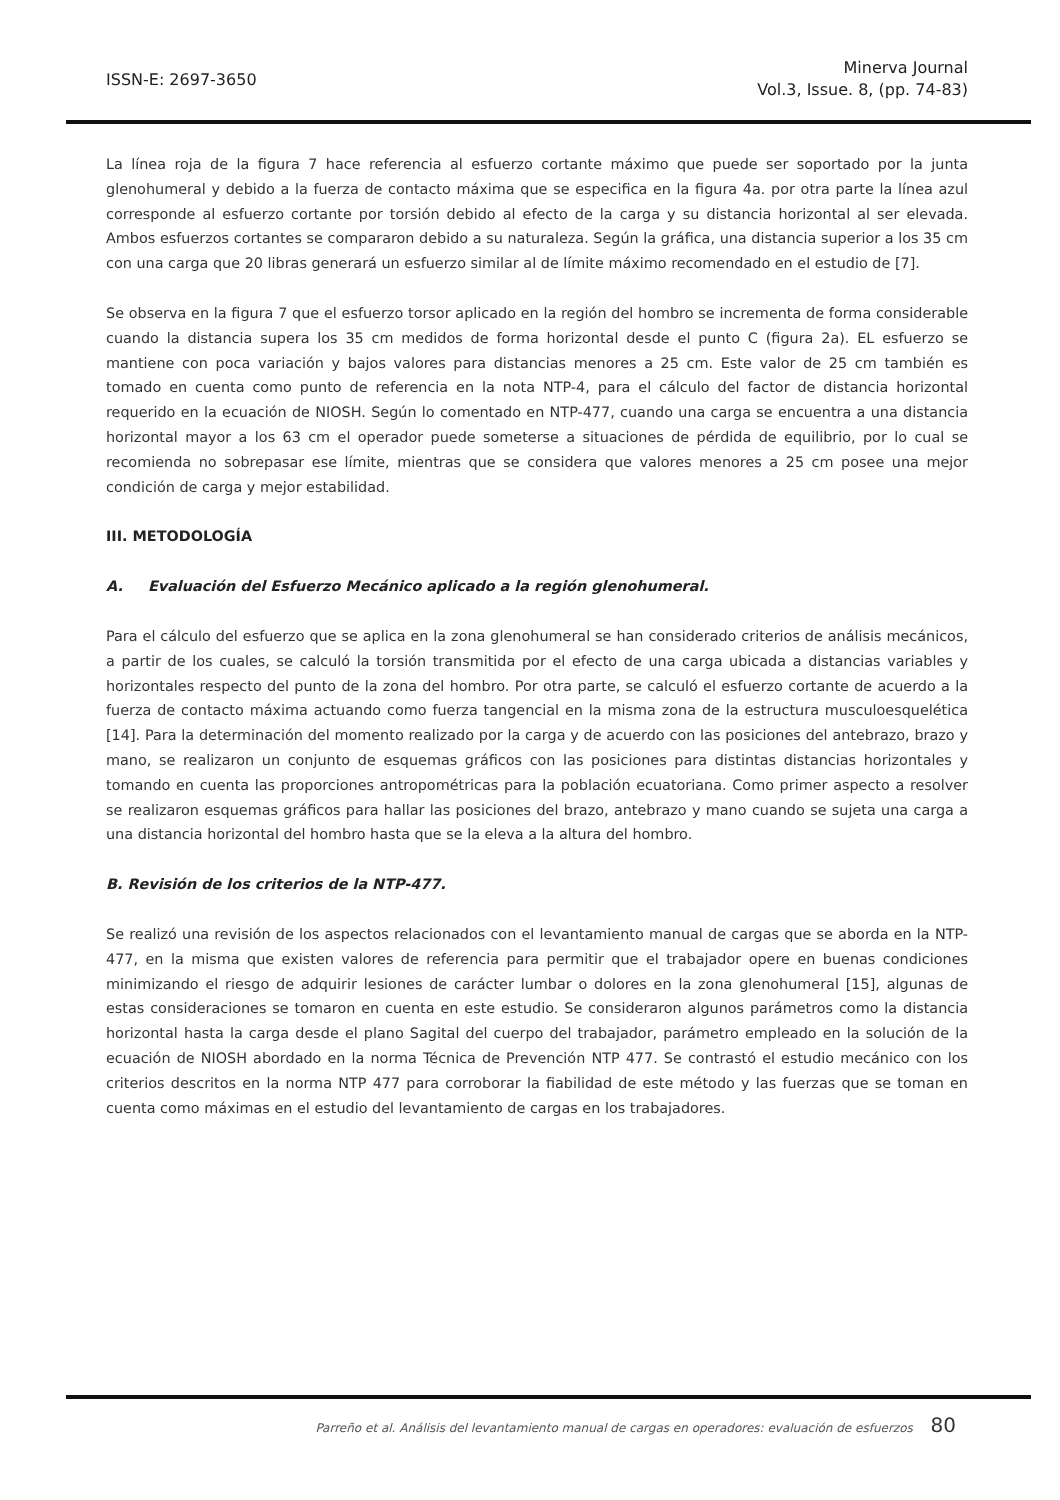ISSN-E: 2697-3650
Minerva Journal
Vol.3, Issue. 8, (pp. 74-83)
La línea roja de la figura 7 hace referencia al esfuerzo cortante máximo que puede ser soportado por la junta glenohumeral y debido a la fuerza de contacto máxima que se especifica en la figura 4a. por otra parte la línea azul corresponde al esfuerzo cortante por torsión debido al efecto de la carga y su distancia horizontal al ser elevada. Ambos esfuerzos cortantes se compararon debido a su naturaleza. Según la gráfica, una distancia superior a los 35 cm con una carga que 20 libras generará un esfuerzo similar al de límite máximo recomendado en el estudio de [7].
Se observa en la figura 7 que el esfuerzo torsor aplicado en la región del hombro se incrementa de forma considerable cuando la distancia supera los 35 cm medidos de forma horizontal desde el punto C (figura 2a). EL esfuerzo se mantiene con poca variación y bajos valores para distancias menores a 25 cm. Este valor de 25 cm también es tomado en cuenta como punto de referencia en la nota NTP-4, para el cálculo del factor de distancia horizontal requerido en la ecuación de NIOSH. Según lo comentado en NTP-477, cuando una carga se encuentra a una distancia horizontal mayor a los 63 cm el operador puede someterse a situaciones de pérdida de equilibrio, por lo cual se recomienda no sobrepasar ese límite, mientras que se considera que valores menores a 25 cm posee una mejor condición de carga y mejor estabilidad.
III. METODOLOGÍA
A. Evaluación del Esfuerzo Mecánico aplicado a la región glenohumeral.
Para el cálculo del esfuerzo que se aplica en la zona glenohumeral se han considerado criterios de análisis mecánicos, a partir de los cuales, se calculó la torsión transmitida por el efecto de una carga ubicada a distancias variables y horizontales respecto del punto de la zona del hombro. Por otra parte, se calculó el esfuerzo cortante de acuerdo a la fuerza de contacto máxima actuando como fuerza tangencial en la misma zona de la estructura musculoesquelética [14]. Para la determinación del momento realizado por la carga y de acuerdo con las posiciones del antebrazo, brazo y mano, se realizaron un conjunto de esquemas gráficos con las posiciones para distintas distancias horizontales y tomando en cuenta las proporciones antropométricas para la población ecuatoriana. Como primer aspecto a resolver se realizaron esquemas gráficos para hallar las posiciones del brazo, antebrazo y mano cuando se sujeta una carga a una distancia horizontal del hombro hasta que se la eleva a la altura del hombro.
B. Revisión de los criterios de la NTP-477.
Se realizó una revisión de los aspectos relacionados con el levantamiento manual de cargas que se aborda en la NTP-477, en la misma que existen valores de referencia para permitir que el trabajador opere en buenas condiciones minimizando el riesgo de adquirir lesiones de carácter lumbar o dolores en la zona glenohumeral [15], algunas de estas consideraciones se tomaron en cuenta en este estudio. Se consideraron algunos parámetros como la distancia horizontal hasta la carga desde el plano Sagital del cuerpo del trabajador, parámetro empleado en la solución de la ecuación de NIOSH abordado en la norma Técnica de Prevención NTP 477. Se contrastó el estudio mecánico con los criterios descritos en la norma NTP 477 para corroborar la fiabilidad de este método y las fuerzas que se toman en cuenta como máximas en el estudio del levantamiento de cargas en los trabajadores.
Parreño et al. Análisis del levantamiento manual de cargas en operadores: evaluación de esfuerzos 80